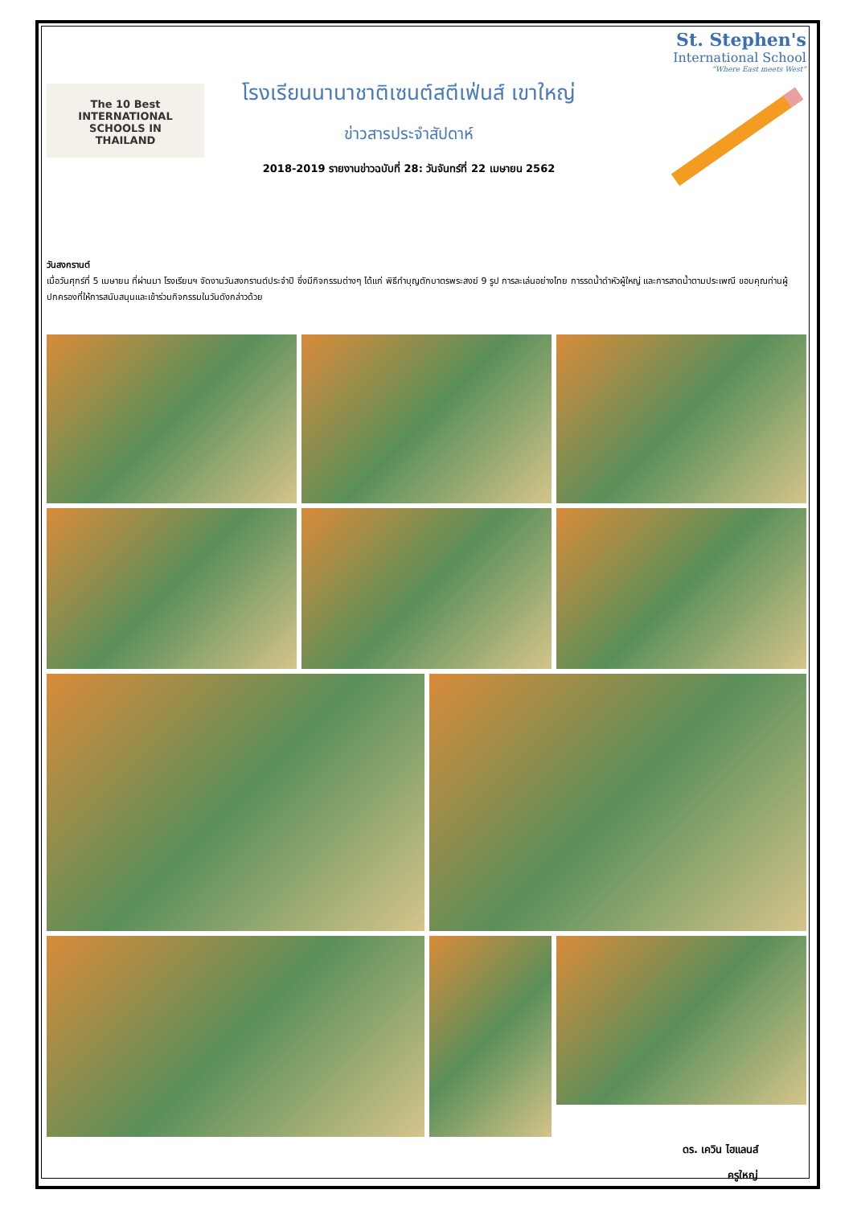The 10 Best
INTERNATIONAL
SCHOOLS IN
THAILAND
โรงเรียนนานาชาติเซนต์สตีเฟ่นส์ เขาใหญ่
ข่าวสารประจำสัปดาห์
2018-2019 รายงานข่าวฉบับที่ 28: วันจันทร์ที่ 22 เมษายน 2562
St. Stephen's
International School
“Where East meets West”
วันสงกรานต์
เมื่อวันศุกร์ที่ 5 เมษายน ที่ผ่านมา โรงเรียนฯ จัดงานวันสงกรานต์ประจำปี ซึ่งมีกิจกรรมต่างๆ ได้แก่ พิธีทำบุญตักบาตรพระสงฆ์ 9 รูป การละเล่นอย่างไทย การรดน้ำดำหัวผู้ใหญ่ และการสาดน้ำตามประเพณี ขอบคุณท่านผู้ปกครองที่ให้การสนับสนุนและเข้าร่วมกิจกรรมในวันดังกล่าวด้วย
ดร. เควิน ไฮแลนส์
ครูใหญ่